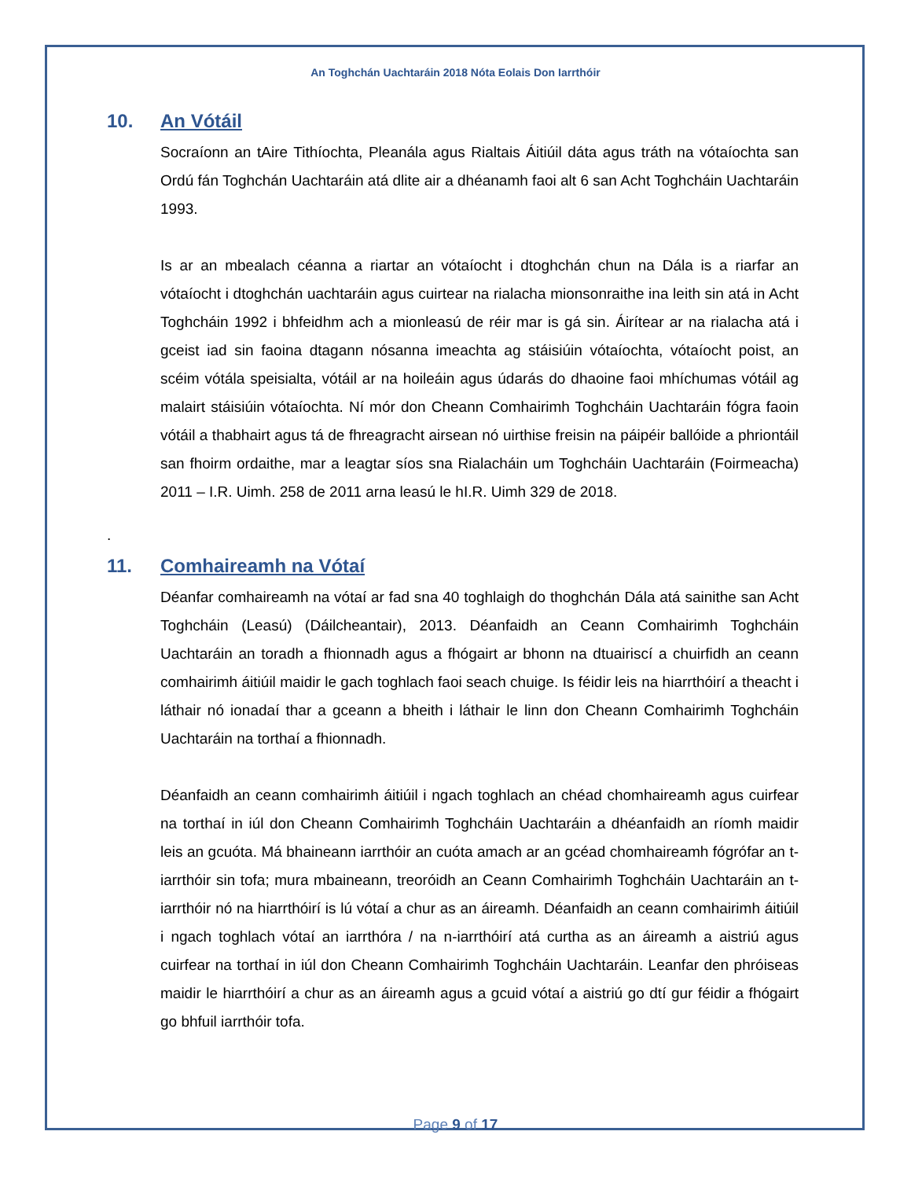An Toghchán Uachtaráin 2018 Nóta Eolais Don Iarrthóir
10. An Vótáil
Socraíonn an tAire Tithíochta, Pleanála agus Rialtais Áitiúil dáta agus tráth na vótaíochta san Ordú fán Toghchán Uachtaráin atá dlite air a dhéanamh faoi alt 6 san Acht Toghcháin Uachtaráin 1993.
Is ar an mbealach céanna a riartar an vótaíocht i dtoghchán chun na Dála is a riarfar an vótaíocht i dtoghchán uachtaráin agus cuirtear na rialacha mionsonraithe ina leith sin atá in Acht Toghcháin 1992 i bhfeidhm ach a mionleasú de réir mar is gá sin. Áirítear ar na rialacha atá i gceist iad sin faoina dtagann nósanna imeachta ag stáisiúin vótaíochta, vótaíocht poist, an scéim vótála speisialta, vótáil ar na hoileáin agus údarás do dhaoine faoi mhíchumas vótáil ag malairt stáisiúin vótaíochta. Ní mór don Cheann Comhairimh Toghcháin Uachtaráin fógra faoin vótáil a thabhairt agus tá de fhreagracht airsean nó uirthise freisin na páipéir ballóide a phriontáil san fhoirm ordaithe, mar a leagtar síos sna Rialacháin um Toghcháin Uachtaráin (Foirmeacha) 2011 – I.R. Uimh. 258 de 2011 arna leasú le hI.R. Uimh 329 de 2018.
.
11. Comhaireamh na Vótaí
Déanfar comhaireamh na vótaí ar fad sna 40 toghlaigh do thoghchán Dála atá sainithe san Acht Toghcháin (Leasú) (Dáilcheantair), 2013. Déanfaidh an Ceann Comhairimh Toghcháin Uachtaráin an toradh a fhionnadh agus a fhógairt ar bhonn na dtuairiscí a chuirfidh an ceann comhairimh áitiúil maidir le gach toghlach faoi seach chuige. Is féidir leis na hiarrthóirí a theacht i láthair nó ionadaí thar a gceann a bheith i láthair le linn don Cheann Comhairimh Toghcháin Uachtaráin na torthaí a fhionnadh.
Déanfaidh an ceann comhairimh áitiúil i ngach toghlach an chéad chomhaireamh agus cuirfear na torthaí in iúl don Cheann Comhairimh Toghcháin Uachtaráin a dhéanfaidh an ríomh maidir leis an gcuóta. Má bhaineann iarrthóir an cuóta amach ar an gcéad chomhaireamh fógrófar an t-iarrthóir sin tofa; mura mbaineann, treoróidh an Ceann Comhairimh Toghcháin Uachtaráin an t-iarrthóir nó na hiarrthóirí is lú vótaí a chur as an áireamh. Déanfaidh an ceann comhairimh áitiúil i ngach toghlach vótaí an iarrthóra / na n-iarrthóirí atá curtha as an áireamh a aistriú agus cuirfear na torthaí in iúl don Cheann Comhairimh Toghcháin Uachtaráin. Leanfar den phróiseas maidir le hiarrthóirí a chur as an áireamh agus a gcuid vótaí a aistriú go dtí gur féidir a fhógairt go bhfuil iarrthóir tofa.
Page 9 of 17